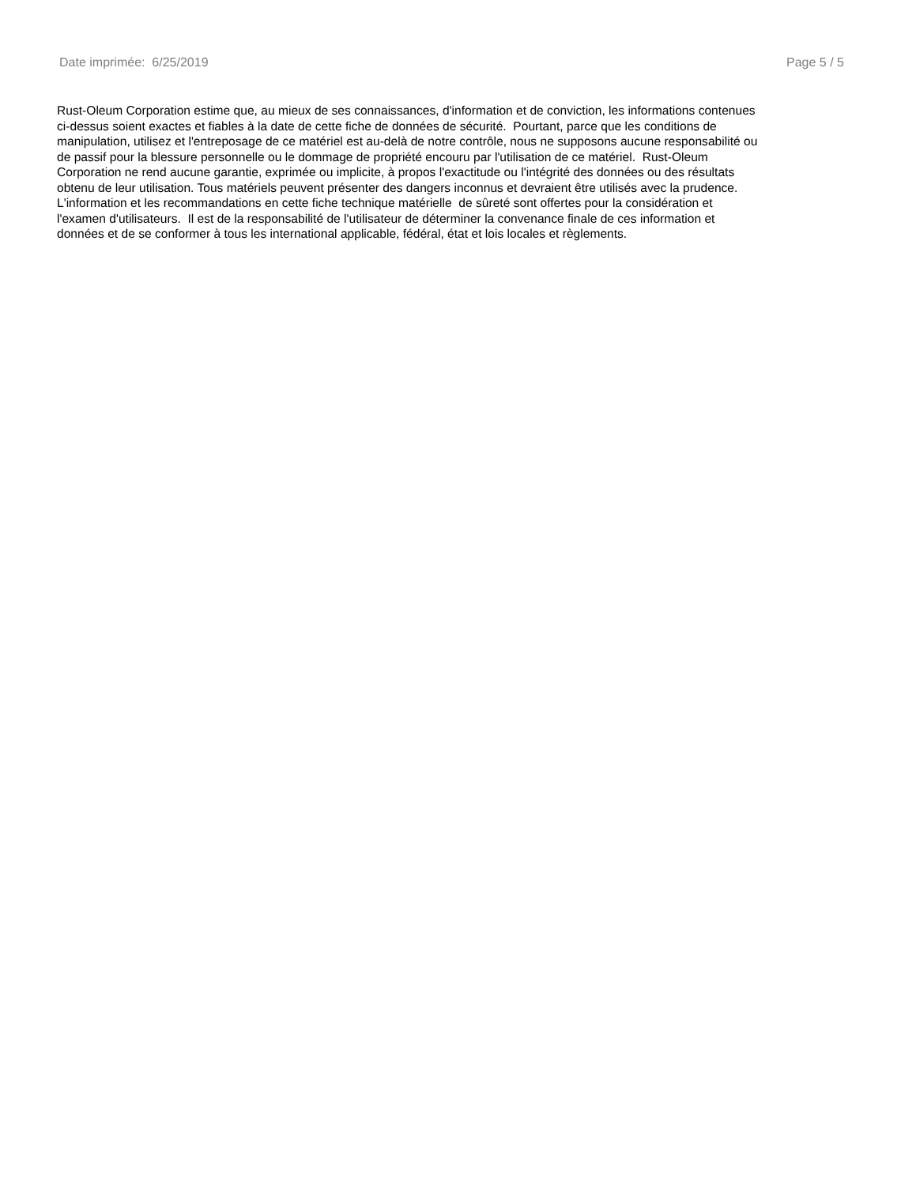Date imprimée: 6/25/2019 Page 5 / 5
Rust-Oleum Corporation estime que, au mieux de ses connaissances, d'information et de conviction, les informations contenues
ci-dessus soient exactes et fiables à la date de cette fiche de données de sécurité. Pourtant, parce que les conditions de
manipulation, utilisez et l'entreposage de ce matériel est au-delà de notre contrôle, nous ne supposons aucune responsabilité ou
de passif pour la blessure personnelle ou le dommage de propriété encouru par l'utilisation de ce matériel. Rust-Oleum
Corporation ne rend aucune garantie, exprimée ou implicite, à propos l'exactitude ou l'intégrité des données ou des résultats
obtenu de leur utilisation. Tous matériels peuvent présenter des dangers inconnus et devraient être utilisés avec la prudence.
L'information et les recommandations en cette fiche technique matérielle de sûreté sont offertes pour la considération et
l'examen d'utilisateurs. Il est de la responsabilité de l'utilisateur de déterminer la convenance finale de ces information et
données et de se conformer à tous les international applicable, fédéral, état et lois locales et règlements.